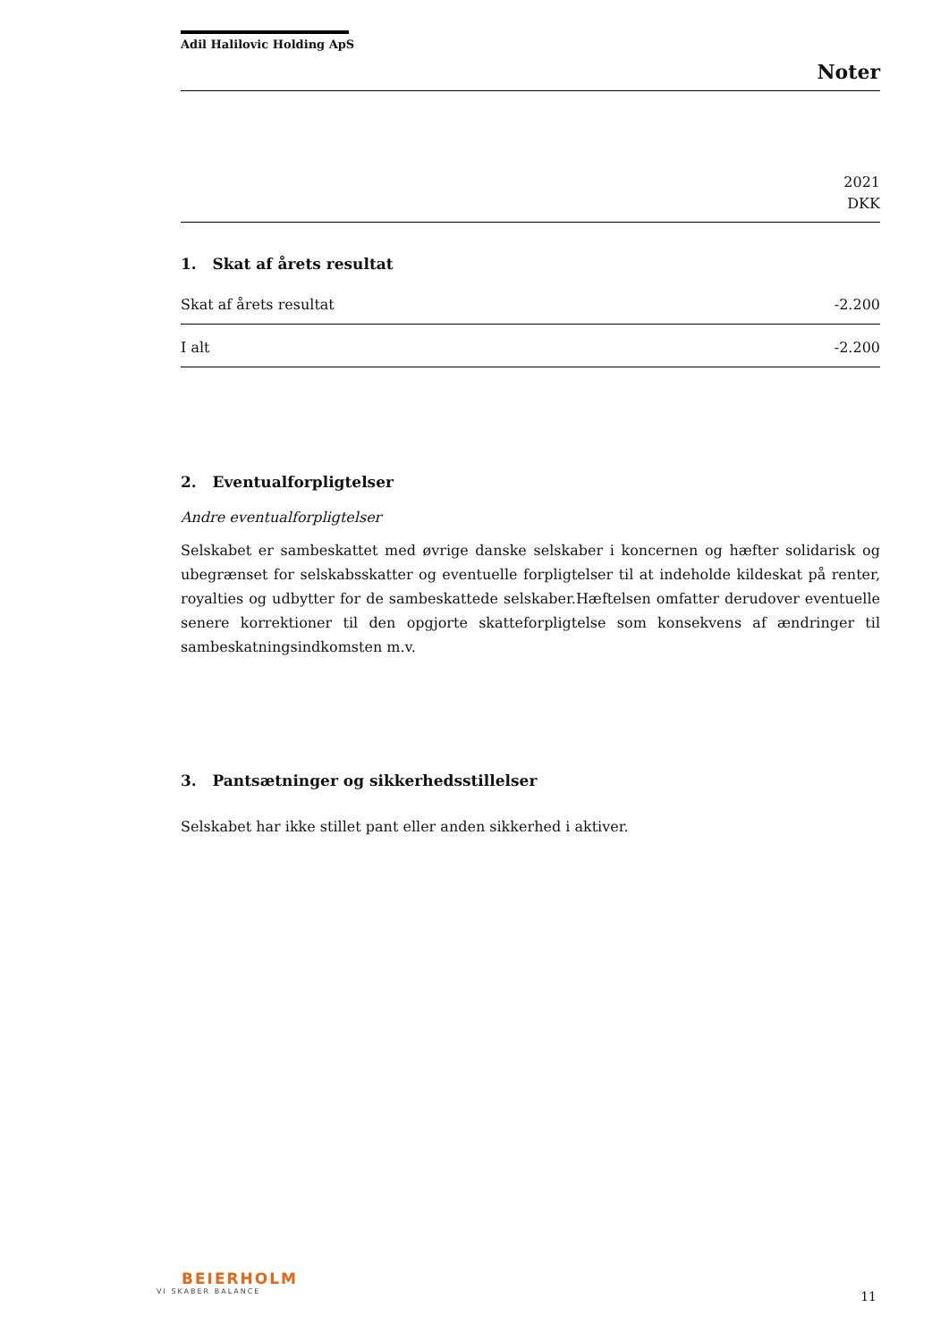Adil Halilovic Holding ApS
Noter
| 2021 DKK | |
| --- | --- |
| 1. Skat af årets resultat | |
| Skat af årets resultat | -2.200 |
| I alt | -2.200 |
2. Eventualforpligtelser
Andre eventualforpligtelser
Selskabet er sambeskattet med øvrige danske selskaber i koncernen og hæfter solidarisk og ubegrænset for selskabsskatter og eventuelle forpligtelser til at indeholde kildeskat på renter, royalties og udbytter for de sambeskattede selskaber.Hæftelsen omfatter derudover eventuelle senere korrektioner til den opgjorte skatteforpligtelse som konsekvens af ændringer til sambeskatningsindkomsten m.v.
3. Pantsætninger og sikkerhedsstillelser
Selskabet har ikke stillet pant eller anden sikkerhed i aktiver.
BEIERHOLM
VI SKABER BALANCE
11